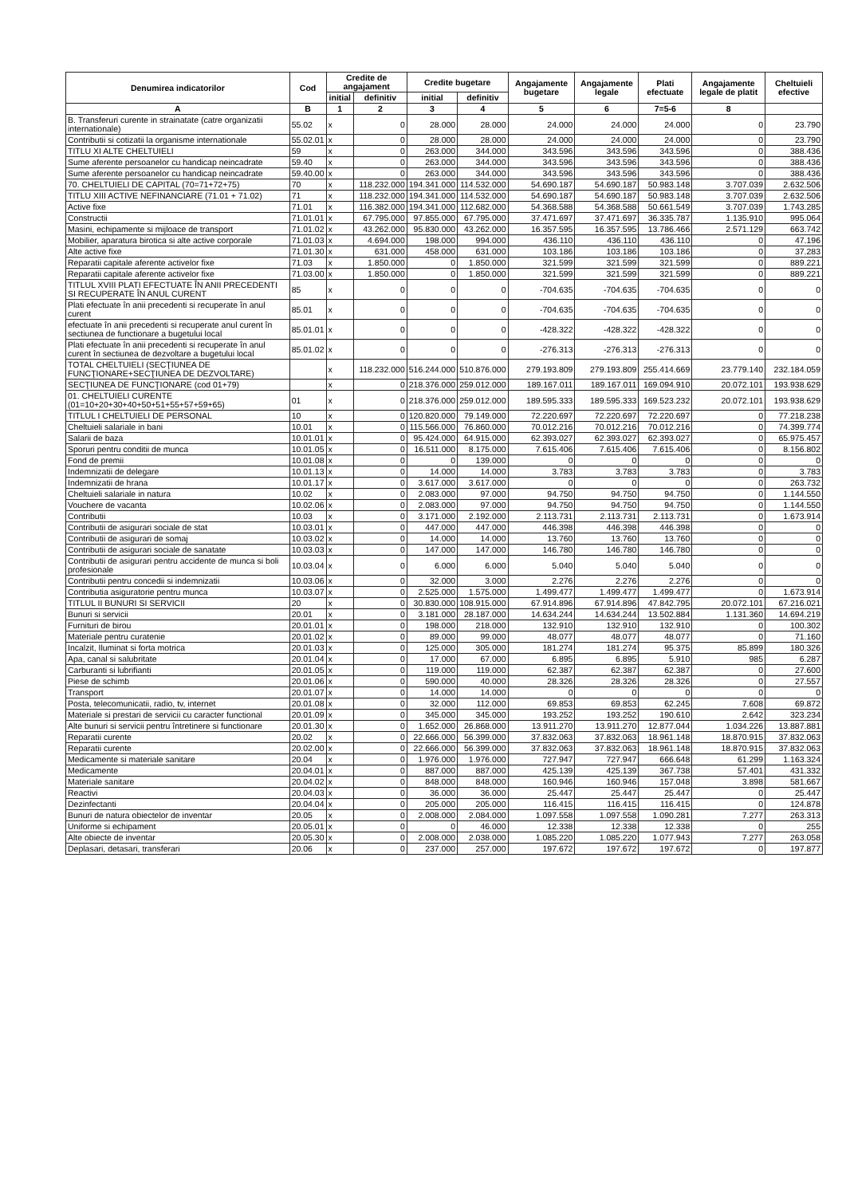| Denumirea indicatorilor | Cod | Credite de angajament | | Credite bugetare | | Angajamente bugetare | Angajamente legale | Plati efectuate | Angajamente legale de platit | Cheltuieli efective |
| --- | --- | --- | --- | --- | --- | --- | --- | --- | --- | --- |
| | | initial | definitiv | initial | definitiv | | | | | |
| A | B | 1 | 2 | 3 | 4 | 5 | 6 | 7=5-6 | 8 | |
| B. Transferuri curente in strainatate (catre organizatii internationale) | 55.02 | x | 0 | 28.000 | 28.000 | 24.000 | 24.000 | 24.000 | 0 | 23.790 |
| Contributii si cotizatii la organisme internationale | 55.02.01 | x | 0 | 28.000 | 28.000 | 24.000 | 24.000 | 24.000 | 0 | 23.790 |
| TITLU XI ALTE CHELTUIELI | 59 | x | 0 | 263.000 | 344.000 | 343.596 | 343.596 | 343.596 | 0 | 388.436 |
| Sume aferente persoanelor cu handicap neincadrate | 59.40 | x | 0 | 263.000 | 344.000 | 343.596 | 343.596 | 343.596 | 0 | 388.436 |
| Sume aferente persoanelor cu handicap neincadrate | 59.40.00 | x | 0 | 263.000 | 344.000 | 343.596 | 343.596 | 343.596 | 0 | 388.436 |
| 70. CHELTUIELI DE CAPITAL (70=71+72+75) | 70 | x | 118.232.000 | 194.341.000 | 114.532.000 | 54.690.187 | 54.690.187 | 50.983.148 | 3.707.039 | 2.632.506 |
| TITLU XIII ACTIVE NEFINANCIARE (71.01 + 71.02) | 71 | x | 118.232.000 | 194.341.000 | 114.532.000 | 54.690.187 | 54.690.187 | 50.983.148 | 3.707.039 | 2.632.506 |
| Active fixe | 71.01 | x | 116.382.000 | 194.341.000 | 112.682.000 | 54.368.588 | 54.368.588 | 50.661.549 | 3.707.039 | 1.743.285 |
| Constructii | 71.01.01 | x | 67.795.000 | 97.855.000 | 67.795.000 | 37.471.697 | 37.471.697 | 36.335.787 | 1.135.910 | 995.064 |
| Masini, echipamente si mijloace de transport | 71.01.02 | x | 43.262.000 | 95.830.000 | 43.262.000 | 16.357.595 | 16.357.595 | 13.786.466 | 2.571.129 | 663.742 |
| Mobilier, aparatura birotica si alte active corporale | 71.01.03 | x | 4.694.000 | 198.000 | 994.000 | 436.110 | 436.110 | 436.110 | 0 | 47.196 |
| Alte active fixe | 71.01.30 | x | 631.000 | 458.000 | 631.000 | 103.186 | 103.186 | 103.186 | 0 | 37.283 |
| Reparatii capitale aferente activelor fixe | 71.03 | x | 1.850.000 | 0 | 1.850.000 | 321.599 | 321.599 | 321.599 | 0 | 889.221 |
| Reparatii capitale aferente activelor fixe | 71.03.00 | x | 1.850.000 | 0 | 1.850.000 | 321.599 | 321.599 | 321.599 | 0 | 889.221 |
| TITLUL XVIII PLATI EFECTUATE ÎN ANII PRECEDENTI SI RECUPERATE ÎN ANUL CURENT | 85 | x | 0 | 0 | 0 | -704.635 | -704.635 | -704.635 | 0 | 0 |
| Plati efectuate în anii precedenti si recuperate în anul curent | 85.01 | x | 0 | 0 | 0 | -704.635 | -704.635 | -704.635 | 0 | 0 |
| efectuate în anii precedenti si recuperate anul curent în sectiunea de functionare a bugetului local | 85.01.01 | x | 0 | 0 | 0 | -428.322 | -428.322 | -428.322 | 0 | 0 |
| Plati efectuate în anii precedenti si recuperate în anul curent în sectiunea de dezvoltare a bugetului local | 85.01.02 | x | 0 | 0 | 0 | -276.313 | -276.313 | -276.313 | 0 | 0 |
| TOTAL CHELTUIELI (SECŢIUNEA DE FUNCŢIONARE+SECŢIUNEA DE DEZVOLTARE) | | x | 118.232.000 | 516.244.000 | 510.876.000 | 279.193.809 | 279.193.809 | 255.414.669 | 23.779.140 | 232.184.059 |
| SECŢIUNEA DE FUNCŢIONARE (cod 01+79) | | x | 0 | 218.376.000 | 259.012.000 | 189.167.011 | 189.167.011 | 169.094.910 | 20.072.101 | 193.938.629 |
| 01. CHELTUIELI CURENTE (01=10+20+30+40+50+51+55+57+59+65) | 01 | x | 0 | 218.376.000 | 259.012.000 | 189.595.333 | 189.595.333 | 169.523.232 | 20.072.101 | 193.938.629 |
| TITLUL I CHELTUIELI DE PERSONAL | 10 | x | 0 | 120.820.000 | 79.149.000 | 72.220.697 | 72.220.697 | 72.220.697 | 0 | 77.218.238 |
| Cheltuieli salariale in bani | 10.01 | x | 0 | 115.566.000 | 76.860.000 | 70.012.216 | 70.012.216 | 70.012.216 | 0 | 74.399.774 |
| Salarii de baza | 10.01.01 | x | 0 | 95.424.000 | 64.915.000 | 62.393.027 | 62.393.027 | 62.393.027 | 0 | 65.975.457 |
| Sporuri pentru conditii de munca | 10.01.05 | x | 0 | 16.511.000 | 8.175.000 | 7.615.406 | 7.615.406 | 7.615.406 | 0 | 8.156.802 |
| Fond de premii | 10.01.08 | x | 0 | 0 | 139.000 | 0 | 0 | 0 | 0 | 0 |
| Indemnizatii de delegare | 10.01.13 | x | 0 | 14.000 | 14.000 | 3.783 | 3.783 | 3.783 | 0 | 3.783 |
| Indemnizatii de hrana | 10.01.17 | x | 0 | 3.617.000 | 3.617.000 | 0 | 0 | 0 | 0 | 263.732 |
| Cheltuieli salariale in natura | 10.02 | x | 0 | 2.083.000 | 97.000 | 94.750 | 94.750 | 94.750 | 0 | 1.144.550 |
| Vouchere de vacanta | 10.02.06 | x | 0 | 2.083.000 | 97.000 | 94.750 | 94.750 | 94.750 | 0 | 1.144.550 |
| Contributii | 10.03 | x | 0 | 3.171.000 | 2.192.000 | 2.113.731 | 2.113.731 | 2.113.731 | 0 | 1.673.914 |
| Contributii de asigurari sociale de stat | 10.03.01 | x | 0 | 447.000 | 447.000 | 446.398 | 446.398 | 446.398 | 0 | 0 |
| Contributii de asigurari de somaj | 10.03.02 | x | 0 | 14.000 | 14.000 | 13.760 | 13.760 | 13.760 | 0 | 0 |
| Contributii de asigurari sociale de sanatate | 10.03.03 | x | 0 | 147.000 | 147.000 | 146.780 | 146.780 | 146.780 | 0 | 0 |
| Contributii de asigurari pentru accidente de munca si boli profesionale | 10.03.04 | x | 0 | 6.000 | 6.000 | 5.040 | 5.040 | 5.040 | 0 | 0 |
| Contributii pentru concedii si indemnizatii | 10.03.06 | x | 0 | 32.000 | 3.000 | 2.276 | 2.276 | 2.276 | 0 | 0 |
| Contributia asiguratorie pentru munca | 10.03.07 | x | 0 | 2.525.000 | 1.575.000 | 1.499.477 | 1.499.477 | 1.499.477 | 0 | 1.673.914 |
| TITLUL II BUNURI SI SERVICII | 20 | x | 0 | 30.830.000 | 108.915.000 | 67.914.896 | 67.914.896 | 47.842.795 | 20.072.101 | 67.216.021 |
| Bunuri si servicii | 20.01 | x | 0 | 3.181.000 | 28.187.000 | 14.634.244 | 14.634.244 | 13.502.884 | 1.131.360 | 14.694.219 |
| Furnituri de birou | 20.01.01 | x | 0 | 198.000 | 218.000 | 132.910 | 132.910 | 132.910 | 0 | 100.302 |
| Materiale pentru curatenie | 20.01.02 | x | 0 | 89.000 | 99.000 | 48.077 | 48.077 | 48.077 | 0 | 71.160 |
| Incalzit, Iluminat si forta motrica | 20.01.03 | x | 0 | 125.000 | 305.000 | 181.274 | 181.274 | 95.375 | 85.899 | 180.326 |
| Apa, canal si salubritate | 20.01.04 | x | 0 | 17.000 | 67.000 | 6.895 | 6.895 | 5.910 | 985 | 6.287 |
| Carburanti si lubrifianti | 20.01.05 | x | 0 | 119.000 | 119.000 | 62.387 | 62.387 | 62.387 | 0 | 27.600 |
| Piese de schimb | 20.01.06 | x | 0 | 590.000 | 40.000 | 28.326 | 28.326 | 28.326 | 0 | 27.557 |
| Transport | 20.01.07 | x | 0 | 14.000 | 14.000 | 0 | 0 | 0 | 0 | 0 |
| Posta, telecomunicatii, radio, tv, internet | 20.01.08 | x | 0 | 32.000 | 112.000 | 69.853 | 69.853 | 62.245 | 7.608 | 69.872 |
| Materiale si prestari de servicii cu caracter functional | 20.01.09 | x | 0 | 345.000 | 345.000 | 193.252 | 193.252 | 190.610 | 2.642 | 323.234 |
| Alte bunuri si servicii pentru întretinere si functionare | 20.01.30 | x | 0 | 1.652.000 | 26.868.000 | 13.911.270 | 13.911.270 | 12.877.044 | 1.034.226 | 13.887.881 |
| Reparatii curente | 20.02 | x | 0 | 22.666.000 | 56.399.000 | 37.832.063 | 37.832.063 | 18.961.148 | 18.870.915 | 37.832.063 |
| Reparatii curente | 20.02.00 | x | 0 | 22.666.000 | 56.399.000 | 37.832.063 | 37.832.063 | 18.961.148 | 18.870.915 | 37.832.063 |
| Medicamente si materiale sanitare | 20.04 | x | 0 | 1.976.000 | 1.976.000 | 727.947 | 727.947 | 666.648 | 61.299 | 1.163.324 |
| Medicamente | 20.04.01 | x | 0 | 887.000 | 887.000 | 425.139 | 425.139 | 367.738 | 57.401 | 431.332 |
| Materiale sanitare | 20.04.02 | x | 0 | 848.000 | 848.000 | 160.946 | 160.946 | 157.048 | 3.898 | 581.667 |
| Reactivi | 20.04.03 | x | 0 | 36.000 | 36.000 | 25.447 | 25.447 | 25.447 | 0 | 25.447 |
| Dezinfectanti | 20.04.04 | x | 0 | 205.000 | 205.000 | 116.415 | 116.415 | 116.415 | 0 | 124.878 |
| Bunuri de natura obiectelor de inventar | 20.05 | x | 0 | 2.008.000 | 2.084.000 | 1.097.558 | 1.097.558 | 1.090.281 | 7.277 | 263.313 |
| Uniforme si echipament | 20.05.01 | x | 0 | 0 | 46.000 | 12.338 | 12.338 | 12.338 | 0 | 255 |
| Alte obiecte de inventar | 20.05.30 | x | 0 | 2.008.000 | 2.038.000 | 1.085.220 | 1.085.220 | 1.077.943 | 7.277 | 263.058 |
| Deplasari, detasari, transferari | 20.06 | x | 0 | 237.000 | 257.000 | 197.672 | 197.672 | 197.672 | 0 | 197.877 |